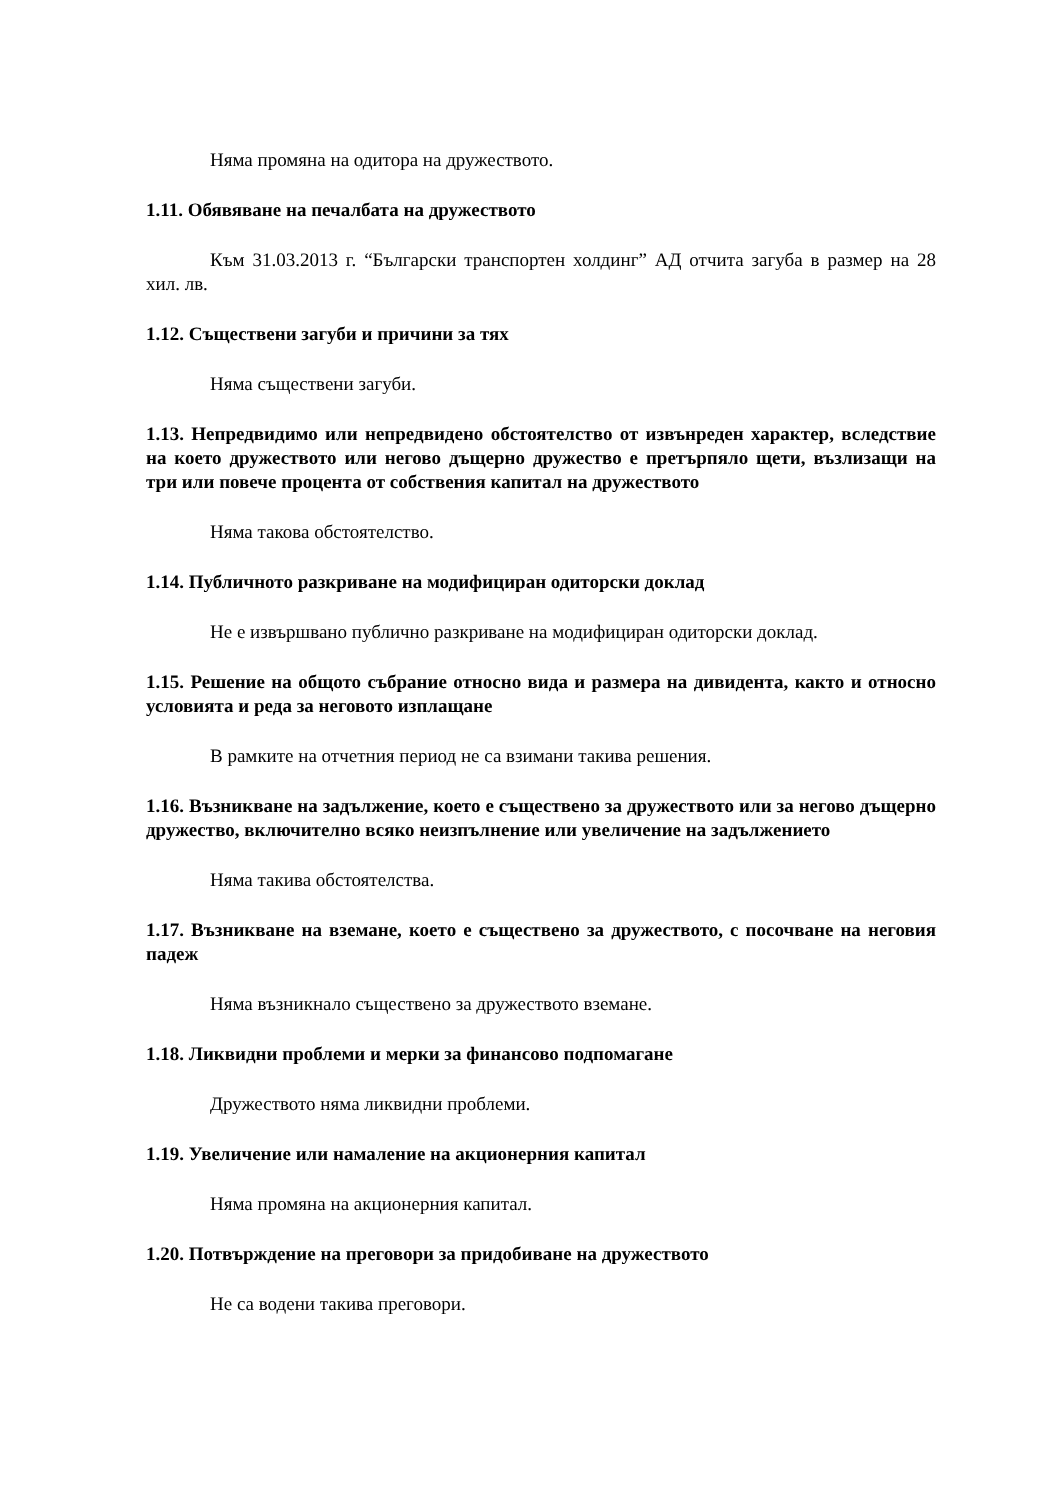Няма промяна на одитора на дружеството.
1.11. Обявяване на печалбата на дружеството
Към 31.03.2013 г. “Български транспортен холдинг” АД отчита загуба в размер на 28 хил. лв.
1.12. Съществени загуби и причини за тях
Няма съществени загуби.
1.13. Непредвидимо или непредвидено обстоятелство от извънреден характер, вследствие на което дружеството или негово дъщерно дружество е претърпяло щети, възлизащи на три или повече процента от собствения капитал на дружеството
Няма такова обстоятелство.
1.14. Публичното разкриване на модифициран одиторски доклад
Не е извършвано публично разкриване на модифициран одиторски доклад.
1.15. Решение на общото събрание относно вида и размера на дивидента, както и относно условията и реда за неговото изплащане
В рамките на отчетния период не са взимани такива решения.
1.16. Възникване на задължение, което е съществено за дружеството или за негово дъщерно дружество, включително всяко неизпълнение или увеличение на задължението
Няма такива обстоятелства.
1.17. Възникване на вземане, което е съществено за дружеството, с посочване на неговия падеж
Няма възникнало съществено за дружеството вземане.
1.18. Ликвидни проблеми и мерки за финансово подпомагане
Дружеството няма ликвидни проблеми.
1.19. Увеличение или намаление на акционерния капитал
Няма промяна на акционерния капитал.
1.20. Потвърждение на преговори за придобиване на дружеството
Не са водени такива преговори.